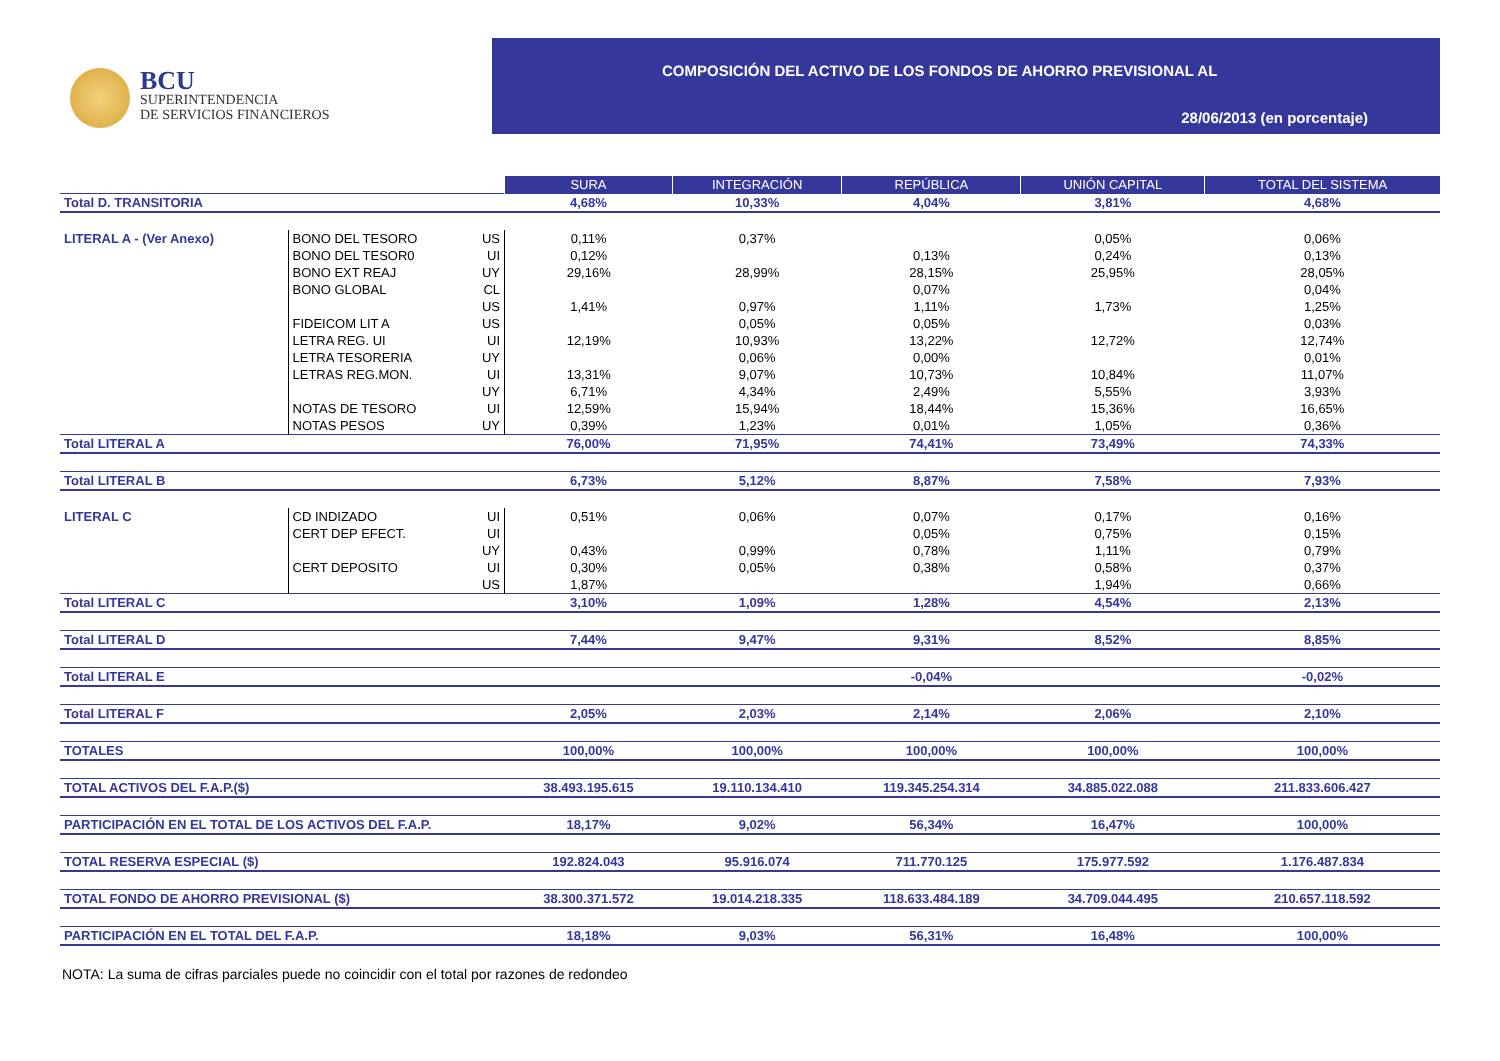BCU
SUPERINTENDENCIA
DE SERVICIOS FINANCIEROS
COMPOSICIÓN DEL ACTIVO DE LOS FONDOS DE AHORRO PREVISIONAL AL
28/06/2013 (en porcentaje)
| | | | SURA | INTEGRACIÓN | REPÚBLICA | UNIÓN CAPITAL | TOTAL DEL SISTEMA |
| Total D. TRANSITORIA | | | 4,68% | 10,33% | 4,04% | 3,81% | 4,68% |
| LITERAL A - (Ver Anexo) | BONO DEL TESORO | US | 0,11% | 0,37% | | 0,05% | 0,06% |
| | BONO DEL TESOR0 | UI | 0,12% | | 0,13% | 0,24% | 0,13% |
| | BONO EXT REAJ | UY | 29,16% | 28,99% | 28,15% | 25,95% | 28,05% |
| | BONO GLOBAL | CL | | | 0,07% | | 0,04% |
| | | US | 1,41% | 0,97% | 1,11% | 1,73% | 1,25% |
| | FIDEICOM LIT A | US | | 0,05% | 0,05% | | 0,03% |
| | LETRA REG. UI | UI | 12,19% | 10,93% | 13,22% | 12,72% | 12,74% |
| | LETRA TESORERIA | UY | | 0,06% | 0,00% | | 0,01% |
| | LETRAS REG.MON. | UI | 13,31% | 9,07% | 10,73% | 10,84% | 11,07% |
| | | UY | 6,71% | 4,34% | 2,49% | 5,55% | 3,93% |
| | NOTAS DE TESORO | UI | 12,59% | 15,94% | 18,44% | 15,36% | 16,65% |
| | NOTAS PESOS | UY | 0,39% | 1,23% | 0,01% | 1,05% | 0,36% |
| Total LITERAL A | | | 76,00% | 71,95% | 74,41% | 73,49% | 74,33% |
| Total LITERAL B | | | 6,73% | 5,12% | 8,87% | 7,58% | 7,93% |
| LITERAL C | CD INDIZADO | UI | 0,51% | 0,06% | 0,07% | 0,17% | 0,16% |
| | CERT DEP EFECT. | UI | | | 0,05% | 0,75% | 0,15% |
| | | UY | 0,43% | 0,99% | 0,78% | 1,11% | 0,79% |
| | CERT DEPOSITO | UI | 0,30% | 0,05% | 0,38% | 0,58% | 0,37% |
| | | US | 1,87% | | | 1,94% | 0,66% |
| Total LITERAL C | | | 3,10% | 1,09% | 1,28% | 4,54% | 2,13% |
| Total LITERAL D | | | 7,44% | 9,47% | 9,31% | 8,52% | 8,85% |
| Total LITERAL E | | | | | -0,04% | | -0,02% |
| Total LITERAL F | | | 2,05% | 2,03% | 2,14% | 2,06% | 2,10% |
| TOTALES | | | 100,00% | 100,00% | 100,00% | 100,00% | 100,00% |
| TOTAL ACTIVOS DEL F.A.P.($) | | | 38.493.195.615 | 19.110.134.410 | 119.345.254.314 | 34.885.022.088 | 211.833.606.427 |
| PARTICIPACIÓN EN EL TOTAL DE LOS ACTIVOS DEL F.A.P. | | | 18,17% | 9,02% | 56,34% | 16,47% | 100,00% |
| TOTAL RESERVA ESPECIAL ($) | | | 192.824.043 | 95.916.074 | 711.770.125 | 175.977.592 | 1.176.487.834 |
| TOTAL FONDO DE AHORRO PREVISIONAL ($) | | | 38.300.371.572 | 19.014.218.335 | 118.633.484.189 | 34.709.044.495 | 210.657.118.592 |
| PARTICIPACIÓN EN EL TOTAL DEL F.A.P. | | | 18,18% | 9,03% | 56,31% | 16,48% | 100,00% |
NOTA: La suma de cifras parciales puede no coincidir con el total por razones de redondeo